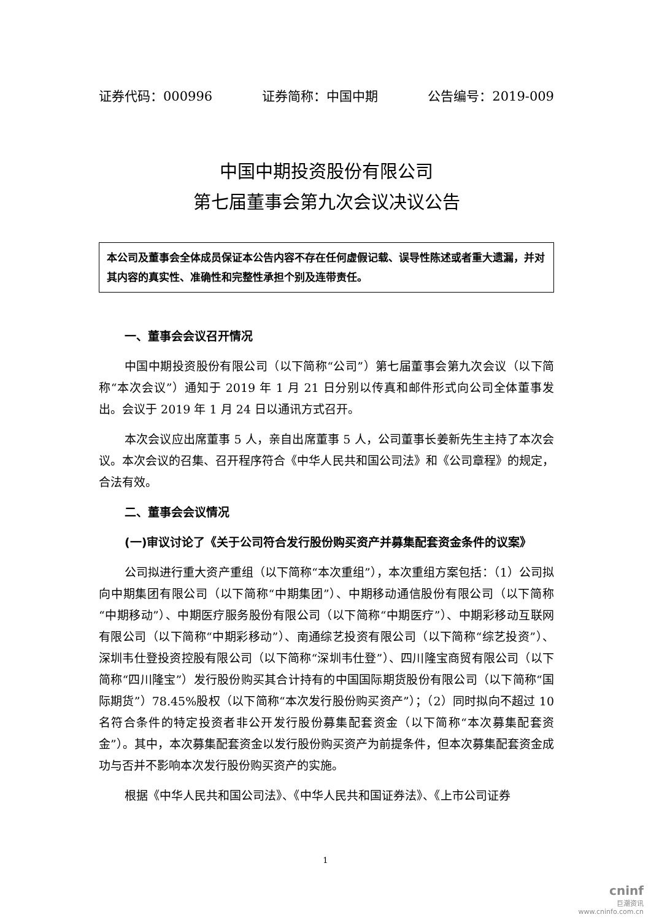证券代码：000996 证券简称：中国中期 公告编号：2019-009
中国中期投资股份有限公司
第七届董事会第九次会议决议公告
本公司及董事会全体成员保证本公告内容不存在任何虚假记载、误导性陈述或者重大遗漏，并对其内容的真实性、准确性和完整性承担个别及连带责任。
一、董事会会议召开情况
中国中期投资股份有限公司（以下简称“公司”）第七届董事会第九次会议（以下简称“本次会议”）通知于 2019 年 1 月 21 日分别以传真和邮件形式向公司全体董事发出。会议于 2019 年 1 月 24 日以通讯方式召开。
本次会议应出席董事 5 人，亲自出席董事 5 人，公司董事长姜新先生主持了本次会议。本次会议的召集、召开程序符合《中华人民共和国公司法》和《公司章程》的规定，合法有效。
二、董事会会议情况
(一)审议讨论了《关于公司符合发行股份购买资产并募集配套资金条件的议案》
公司拟进行重大资产重组（以下简称“本次重组”），本次重组方案包括：（1）公司拟向中期集团有限公司（以下简称“中期集团”）、中期移动通信股份有限公司（以下简称“中期移动”）、中期医疗服务股份有限公司（以下简称“中期医疗”）、中期彩移动互联网有限公司（以下简称“中期彩移动”）、南通综艺投资有限公司（以下简称“综艺投资”）、深圳韦仕登投资控股有限公司（以下简称“深圳韦仕登”）、四川隆宝商贸有限公司（以下简称“四川隆宝”）发行股份购买其合计持有的中国国际期货股份有限公司（以下简称“国际期货”）78.45%股权（以下简称“本次发行股份购买资产”）；（2）同时拟向不超过 10 名符合条件的特定投资者非公开发行股份募集配套资金（以下简称“本次募集配套资金”）。其中，本次募集配套资金以发行股份购买资产为前提条件，但本次募集配套资金成功与否并不影响本次发行股份购买资产的实施。
根据《中华人民共和国公司法》、《中华人民共和国证券法》、《上市公司证券
1
cninf
巨潮资讯
www.cninfo.com.cn